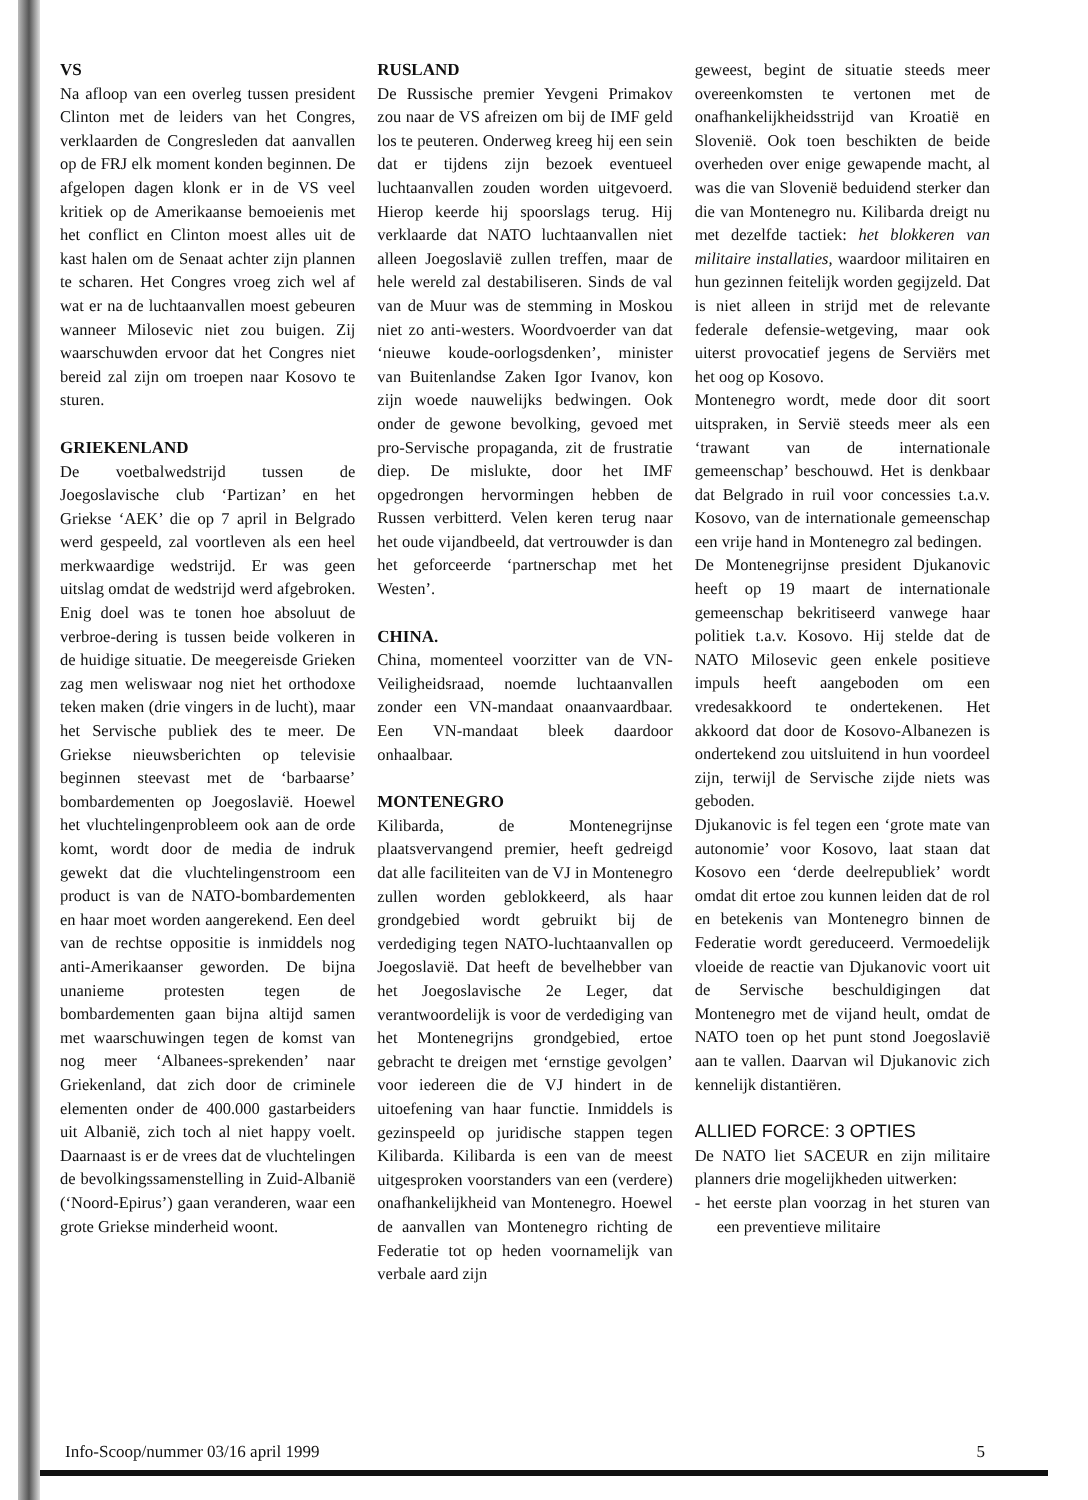VS
Na afloop van een overleg tussen president Clinton met de leiders van het Congres, verklaarden de Congresleden dat aanvallen op de FRJ elk moment konden beginnen. De afgelopen dagen klonk er in de VS veel kritiek op de Amerikaanse bemoeienis met het conflict en Clinton moest alles uit de kast halen om de Senaat achter zijn plannen te scharen. Het Congres vroeg zich wel af wat er na de luchtaanvallen moest gebeuren wanneer Milosevic niet zou buigen. Zij waarschuwden ervoor dat het Congres niet bereid zal zijn om troepen naar Kosovo te sturen.
GRIEKENLAND
De voetbalwedstrijd tussen de Joegoslavische club ‘Partizan’ en het Griekse ‘AEK’ die op 7 april in Belgrado werd gespeeld, zal voortleven als een heel merkwaardige wedstrijd. Er was geen uitslag omdat de wedstrijd werd afgebroken. Enig doel was te tonen hoe absoluut de verbroe-dering is tussen beide volkeren in de huidige situatie. De meegereisde Grieken zag men weliswaar nog niet het orthodoxe teken maken (drie vingers in de lucht), maar het Servische publiek des te meer. De Griekse nieuwsberichten op televisie beginnen steevast met de ‘barbaarse’ bombardementen op Joegoslavië. Hoewel het vluchtelingenprobleem ook aan de orde komt, wordt door de media de indruk gewekt dat die vluchtelingenstroom een product is van de NATO-bombardementen en haar moet worden aangerekend. Een deel van de rechtse oppositie is inmiddels nog anti-Amerikaanser geworden. De bijna unanieme protesten tegen de bombardementen gaan bijna altijd samen met waarschuwingen tegen de komst van nog meer ‘Albanees-sprekenden’ naar Griekenland, dat zich door de criminele elementen onder de 400.000 gastarbeiders uit Albanië, zich toch al niet happy voelt. Daarnaast is er de vrees dat de vluchtelingen de bevolkingssamenstelling in Zuid-Albanië (‘Noord-Epirus’) gaan veranderen, waar een grote Griekse minderheid woont.
RUSLAND
De Russische premier Yevgeni Primakov zou naar de VS afreizen om bij de IMF geld los te peuteren. Onderweg kreeg hij een sein dat er tijdens zijn bezoek eventueel luchtaanvallen zouden worden uitgevoerd. Hierop keerde hij spoorslags terug. Hij verklaarde dat NATO luchtaanvallen niet alleen Joegoslavië zullen treffen, maar de hele wereld zal destabiliseren. Sinds de val van de Muur was de stemming in Moskou niet zo anti-westers. Woordvoerder van dat ‘nieuwe koude-oorlogsdenken’, minister van Buitenlandse Zaken Igor Ivanov, kon zijn woede nauwelijks bedwingen. Ook onder de gewone bevolking, gevoed met pro-Servische propaganda, zit de frustratie diep. De mislukte, door het IMF opgedrongen hervormingen hebben de Russen verbitterd. Velen keren terug naar het oude vijandbeeld, dat vertrouwder is dan het geforceerde ‘partnerschap met het Westen’.
CHINA.
China, momenteel voorzitter van de VN-Veiligheidsraad, noemde luchtaanvallen zonder een VN-mandaat onaanvaardbaar. Een VN-mandaat bleek daardoor onhaalbaar.
MONTENEGRO
Kilibarda, de Montenegrijnse plaatsvervangend premier, heeft gedreigd dat alle faciliteiten van de VJ in Montenegro zullen worden geblokkeerd, als haar grondgebied wordt gebruikt bij de verdediging tegen NATO-luchtaanvallen op Joegoslavië. Dat heeft de bevelhebber van het Joegoslavische 2e Leger, dat verantwoordelijk is voor de verdediging van het Montenegrijns grondgebied, ertoe gebracht te dreigen met ‘ernstige gevolgen’ voor iedereen die de VJ hindert in de uitoefening van haar functie. Inmiddels is gezinspeeld op juridische stappen tegen Kilibarda. Kilibarda is een van de meest uitgesproken voorstanders van een (verdere) onafhankelijkheid van Montenegro. Hoewel de aanvallen van Montenegro richting de Federatie tot op heden voornamelijk van verbale aard zijn
geweest, begint de situatie steeds meer overeenkomsten te vertonen met de onafhankelijkheidsstrijd van Kroatië en Slovenië. Ook toen beschikten de beide overheden over enige gewapende macht, al was die van Slovenië beduidend sterker dan die van Montenegro nu. Kilibarda dreigt nu met dezelfde tactiek: het blokkeren van militaire installaties, waardoor militairen en hun gezinnen feitelijk worden gegijzeld. Dat is niet alleen in strijd met de relevante federale defensie-wetgeving, maar ook uiterst provocatief jegens de Serviërs met het oog op Kosovo.
Montenegro wordt, mede door dit soort uitspraken, in Servië steeds meer als een ‘trawant van de internationale gemeenschap’ beschouwd. Het is denkbaar dat Belgrado in ruil voor concessies t.a.v. Kosovo, van de internationale gemeenschap een vrije hand in Montenegro zal bedingen.
De Montenegrijnse president Djukanovic heeft op 19 maart de internationale gemeenschap bekritiseerd vanwege haar politiek t.a.v. Kosovo. Hij stelde dat de NATO Milosevic geen enkele positieve impuls heeft aangeboden om een vredesakkoord te ondertekenen. Het akkoord dat door de Kosovo-Albanezen is ondertekend zou uitsluitend in hun voordeel zijn, terwijl de Servische zijde niets was geboden.
Djukanovic is fel tegen een ‘grote mate van autonomie’ voor Kosovo, laat staan dat Kosovo een ‘derde deelrepubliek’ wordt omdat dit ertoe zou kunnen leiden dat de rol en betekenis van Montenegro binnen de Federatie wordt gereduceerd. Vermoedelijk vloeide de reactie van Djukanovic voort uit de Servische beschuldigingen dat Montenegro met de vijand heult, omdat de NATO toen op het punt stond Joegoslavië aan te vallen. Daarvan wil Djukanovic zich kennelijk distantiëren.
ALLIED FORCE: 3 OPTIES
De NATO liet SACEUR en zijn militaire planners drie mogelijkheden uitwerken:
- het eerste plan voorzag in het sturen van een preventieve militaire
Info-Scoop/nummer 03/16 april 1999 5